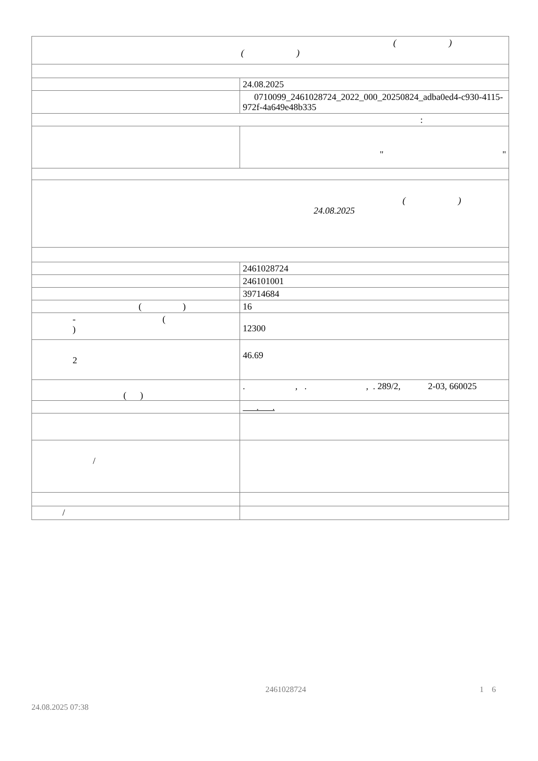| ( ) ( ) | |
| | 24.08.2025 |
| | 0710099_2461028724_2022_000_20250824_adba0ed4-c930-4115-972f-4a649e48b335 |
| : | |
| | " " |
| ( ) 24.08.2025 | |
| | 2461028724 |
| | 246101001 |
| | 39714684 |
| ( ) | 16 |
| - ( ) | 12300 |
| 2 | 46.69 |
| ( ) | . , . , . 289/2, 2-03, 660025 |
| | . . |
| / | |
| / | |
2461028724 1 6
24.08.2025 07:38